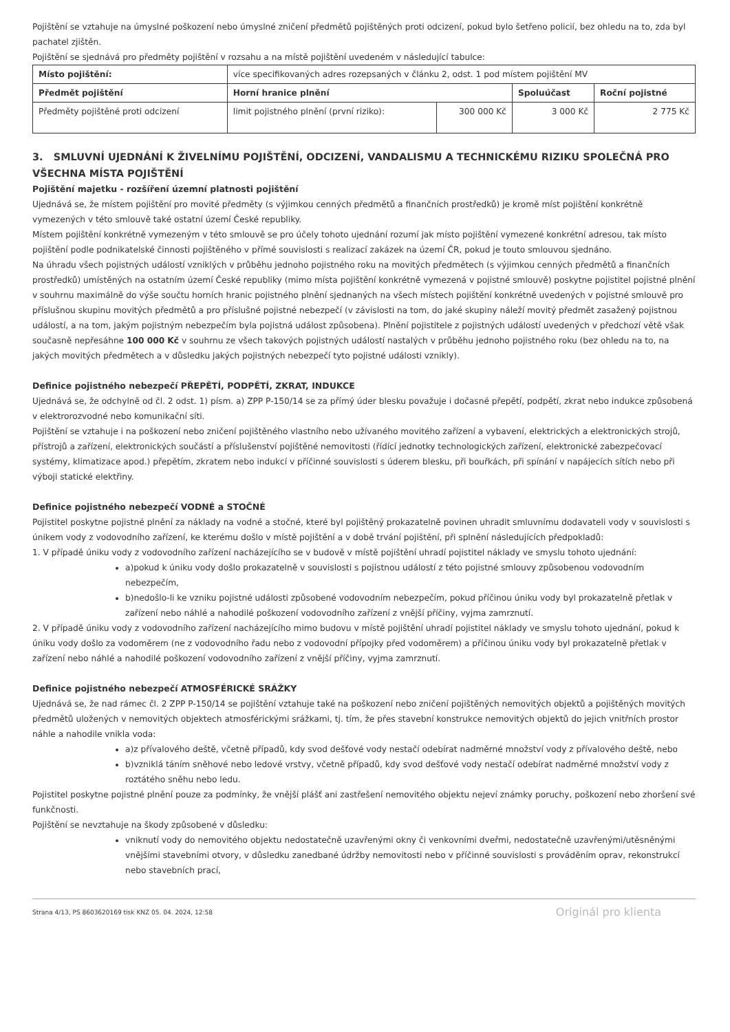Pojištění se vztahuje na úmyslné poškození nebo úmyslné zničení předmětů pojištěných proti odcizení, pokud bylo šetřeno policií, bez ohledu na to, zda byl pachatel zjištěn.
Pojištění se sjednává pro předměty pojištění v rozsahu a na místě pojištění uvedeném v následující tabulce:
| Místo pojištění: | více specifikovaných adres rozepsaných v článku 2, odst. 1 pod místem pojištění MV | | | |
| Předmět pojištění | Horní hranice plnění | | Spoluúčast | Roční pojistné |
| Předměty pojištěné proti odcizení | limit pojistného plnění (první riziko): | 300 000 Kč | 3 000 Kč | 2 775 Kč |
3. SMLUVNÍ UJEDNÁNÍ K ŽIVELNÍMU POJIŠTĚNÍ, ODCIZENÍ, VANDALISMU A TECHNICKÉMU RIZIKU SPOLEČNÁ PRO VŠECHNA MÍSTA POJIŠTĚNÍ
Pojištění majetku - rozšíření územní platnosti pojištění
Ujednává se, že místem pojištění pro movité předměty (s výjimkou cenných předmětů a finančních prostředků) je kromě míst pojištění konkrétně vymezených v této smlouvě také ostatní území České republiky.
Místem pojištění konkrétně vymezeným v této smlouvě se pro účely tohoto ujednání rozumí jak místo pojištění vymezené konkrétní adresou, tak místo pojištění podle podnikatelské činnosti pojištěného v přímé souvislosti s realizací zakázek na území ČR, pokud je touto smlouvou sjednáno.
Na úhradu všech pojistných událostí vzniklých v průběhu jednoho pojistného roku na movitých předmětech (s výjimkou cenných předmětů a finančních prostředků) umístěných na ostatním území České republiky (mimo místa pojištění konkrétně vymezená v pojistné smlouvě) poskytne pojistitel pojistné plnění v souhrnu maximálně do výše součtu horních hranic pojistného plnění sjednaných na všech místech pojištění konkrétně uvedených v pojistné smlouvě pro příslušnou skupinu movitých předmětů a pro příslušné pojistné nebezpečí (v závislosti na tom, do jaké skupiny náleží movitý předmět zasažený pojistnou událostí, a na tom, jakým pojistným nebezpečím byla pojistná událost způsobena). Plnění pojistitele z pojistných událostí uvedených v předchozí větě však současně nepřesáhne 100 000 Kč v souhrnu ze všech takových pojistných událostí nastalých v průběhu jednoho pojistného roku (bez ohledu na to, na jakých movitých předmětech a v důsledku jakých pojistných nebezpečí tyto pojistné události vznikly).
Definice pojistného nebezpečí PŘEPĚTÍ, PODPĚTÍ, ZKRAT, INDUKCE
Ujednává se, že odchylně od čl. 2 odst. 1) písm. a) ZPP P-150/14 se za přímý úder blesku považuje i dočasné přepětí, podpětí, zkrat nebo indukce způsobená v elektrorozvodné nebo komunikační síti.
Pojištění se vztahuje i na poškození nebo zničení pojištěného vlastního nebo užívaného movitého zařízení a vybavení, elektrických a elektronických strojů, přístrojů a zařízení, elektronických součástí a příslušenství pojištěné nemovitosti (řídící jednotky technologických zařízení, elektronické zabezpečovací systémy, klimatizace apod.) přepětím, zkratem nebo indukcí v příčinné souvislosti s úderem blesku, při bouřkách, při spínání v napájecích sítích nebo při výboji statické elektřiny.
Definice pojistného nebezpečí VODNÉ a STOČNÉ
Pojistitel poskytne pojistné plnění za náklady na vodné a stočné, které byl pojištěný prokazatelně povinen uhradit smluvnímu dodavateli vody v souvislosti s únikem vody z vodovodního zařízení, ke kterému došlo v místě pojištění a v době trvání pojištění, při splnění následujících předpokladů:
1. V případě úniku vody z vodovodního zařízení nacházejícího se v budově v místě pojištění uhradí pojistitel náklady ve smyslu tohoto ujednání:
a)pokud k úniku vody došlo prokazatelně v souvislosti s pojistnou událostí z této pojistné smlouvy způsobenou vodovodním nebezpečím,
b)nedošlo-li ke vzniku pojistné události způsobené vodovodním nebezpečím, pokud příčinou úniku vody byl prokazatelně přetlak v zařízení nebo náhlé a nahodilé poškození vodovodního zařízení z vnější příčiny, vyjma zamrznutí.
2. V případě úniku vody z vodovodního zařízení nacházejícího mimo budovu v místě pojištění uhradí pojistitel náklady ve smyslu tohoto ujednání, pokud k úniku vody došlo za vodoměrem (ne z vodovodního řadu nebo z vodovodní přípojky před vodoměrem) a příčinou úniku vody byl prokazatelně přetlak v zařízení nebo náhlé a nahodilé poškození vodovodního zařízení z vnější příčiny, vyjma zamrznutí.
Definice pojistného nebezpečí ATMOSFÉRICKÉ SRÁŽKY
Ujednává se, že nad rámec čl. 2 ZPP P-150/14 se pojištění vztahuje také na poškození nebo zničení pojištěných nemovitých objektů a pojištěných movitých předmětů uložených v nemovitých objektech atmosférickými srážkami, tj. tím, že přes stavební konstrukce nemovitých objektů do jejich vnitřních prostor náhle a nahodile vnikla voda:
a)z přívalového deště, včetně případů, kdy svod dešťové vody nestačí odebírat nadměrné množství vody z přívalového deště, nebo
b)vzniklá táním sněhové nebo ledové vrstvy, včetně případů, kdy svod dešťové vody nestačí odebírat nadměrné množství vody z roztátého sněhu nebo ledu.
Pojistitel poskytne pojistné plnění pouze za podmínky, že vnější plášť ani zastřešení nemovitého objektu nejeví známky poruchy, poškození nebo zhoršení své funkčnosti.
Pojištění se nevztahuje na škody způsobené v důsledku:
vniknutí vody do nemovitého objektu nedostatečně uzavřenými okny či venkovními dveřmi, nedostatečně uzavřenými/utěsněnými vnějšími stavebními otvory, v důsledku zanedbané údržby nemovitosti nebo v příčinné souvislosti s prováděním oprav, rekonstrukcí nebo stavebních prací,
Strana 4/13, PS 8603620169 tisk KNZ 05. 04. 2024, 12:58 Originál pro klienta